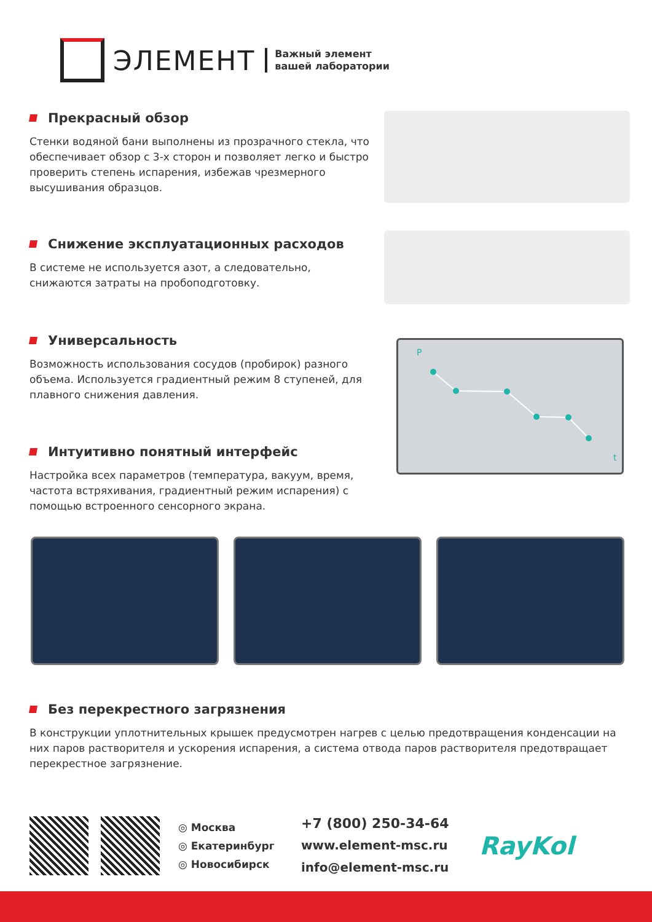ЭЛЕМЕНТ
Важный элемент
вашей лаборатории
Прекрасный обзор
Стенки водяной бани выполнены из прозрачного стекла, что обеспечивает обзор с 3-х сторон и позволяет легко и быстро проверить степень испарения, избежав чрезмерного высушивания образцов.
Снижение эксплуатационных расходов
В системе не используется азот, а следовательно, снижаются затраты на пробоподготовку.
Универсальность
Возможность использования сосудов (пробирок) разного объема. Используется градиентный режим 8 ступеней, для плавного снижения давления.
P
t
Интуитивно понятный интерфейс
Настройка всех параметров (температура, вакуум, время, частота встряхивания, градиентный режим испарения) с помощью встроенного сенсорного экрана.
Без перекрестного загрязнения
В конструкции уплотнительных крышек предусмотрен нагрев с целью предотвращения конденсации на них паров растворителя и ускорения испарения, а система отвода паров растворителя предотвращает перекрестное загрязнение.
◎ Москва
◎ Екатеринбург
◎ Новосибирск
+7 (800) 250-34-64
www.element-msc.ru
info@element-msc.ru
RayKol